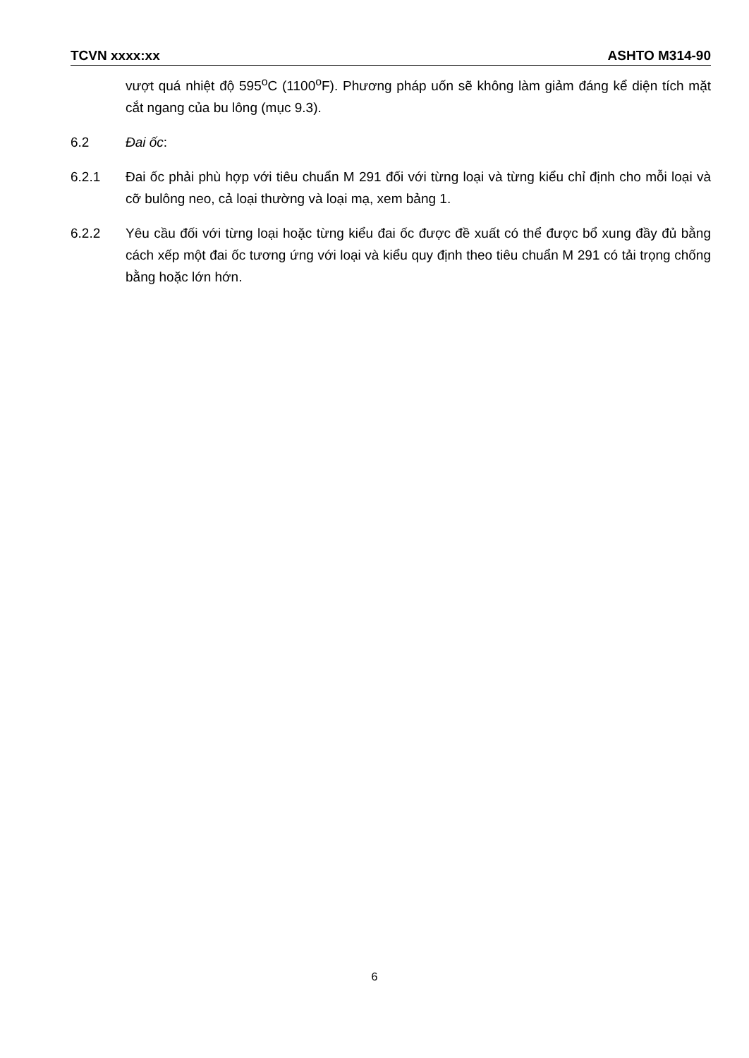TCVN xxxx:xx ASHTO M314-90
vượt quá nhiệt độ 595<sup>o</sup>C (1100<sup>o</sup>F). Phương pháp uốn sẽ không làm giảm đáng kể diện tích mặt cắt ngang của bu lông (mục 9.3).
6.2 Đai ốc:
6.2.1 Đai ốc phải phù hợp với tiêu chuẩn M 291 đối với từng loại và từng kiểu chỉ định cho mỗi loại và cỡ bulông neo, cả loại thường và loại mạ, xem bảng 1.
6.2.2 Yêu cầu đối với từng loại hoặc từng kiểu đai ốc được đề xuất có thể được bổ xung đầy đủ bằng cách xếp một đai ốc tương ứng với loại và kiểu quy định theo tiêu chuẩn M 291 có tải trọng chống bằng hoặc lớn hớn.
6